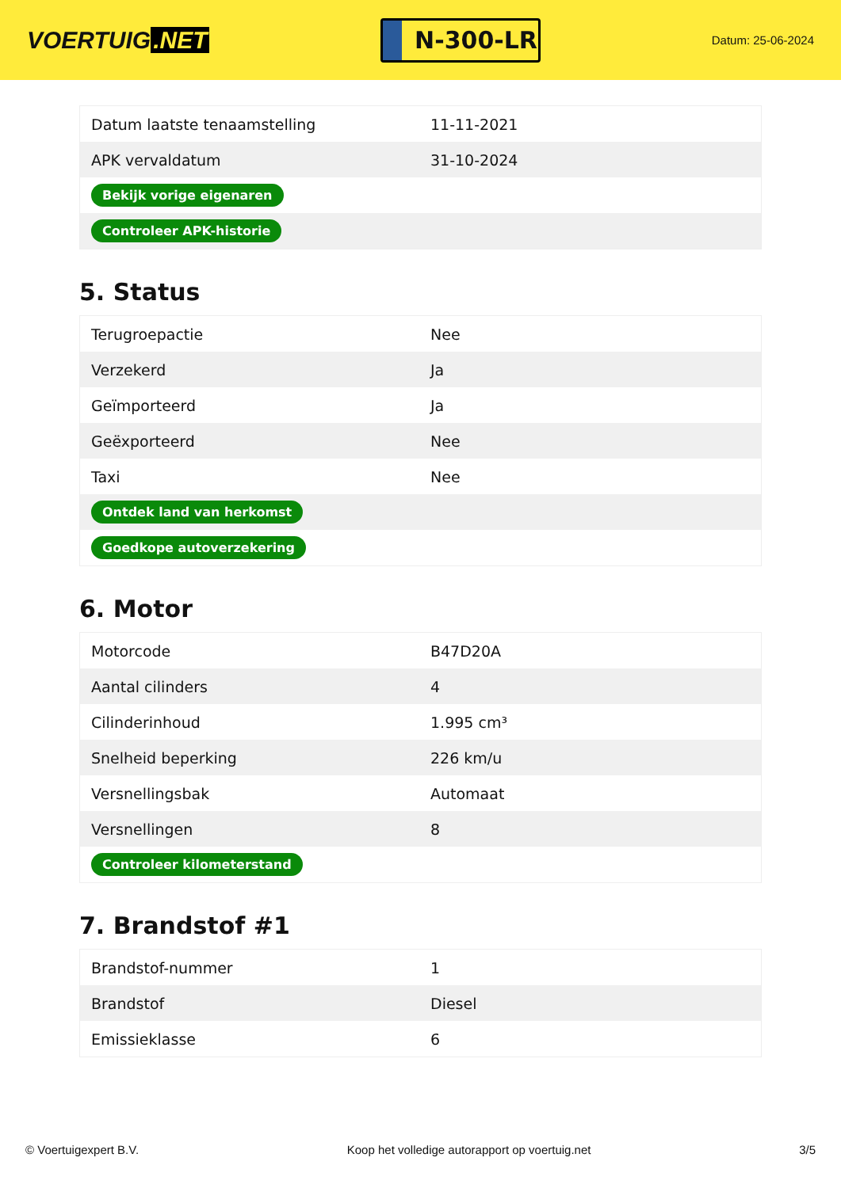VOERTUIG.NET
N-300-LR
Datum: 25-06-2024
| Datum laatste tenaamstelling | 11-11-2021 |
| APK vervaldatum | 31-10-2024 |
| Bekijk vorige eigenaren | |
| Controleer APK-historie | |
5. Status
| Terugroepactie | Nee |
| Verzekerd | Ja |
| Geïmporteerd | Ja |
| Geëxporteerd | Nee |
| Taxi | Nee |
| Ontdek land van herkomst | |
| Goedkope autoverzekering | |
6. Motor
| Motorcode | B47D20A |
| Aantal cilinders | 4 |
| Cilinderinhoud | 1.995 cm³ |
| Snelheid beperking | 226 km/u |
| Versnellingsbak | Automaat |
| Versnellingen | 8 |
| Controleer kilometerstand | |
7. Brandstof #1
| Brandstof-nummer | 1 |
| Brandstof | Diesel |
| Emissieklasse | 6 |
© Voertuigexpert B.V. Koop het volledige autorapport op voertuig.net 3/5